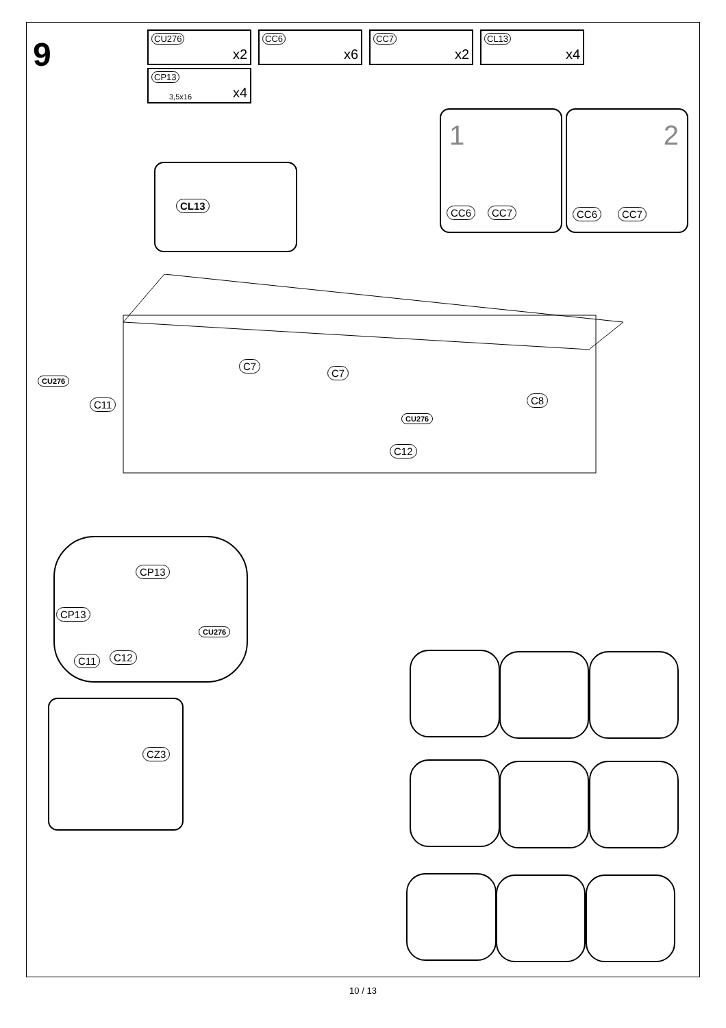9
CU276
x2
CC6
x6
CC7
x2
CL13
x4
CP13
3,5x16 x4
1
CC6 CC7
2
CC6 CC7
CL13
CU276
C11
C7
C7
CU276
C12
C8
CP13
CP13
CU276
C11 C12
CZ3
10 / 13